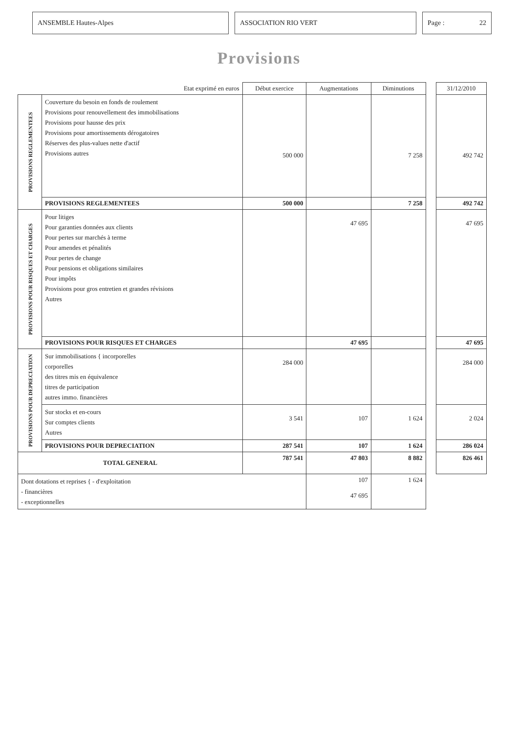ANSEMBLE Hautes-Alpes ASSOCIATION RIO VERT Page : 22
Provisions
| Etat exprimé en euros | | Début exercice | Augmentations | Diminutions | | 31/12/2010 |
| --- | --- | --- | --- | --- | --- | --- |
| PROVISIONS REGLEMENTEES | Couverture du besoin en fonds de roulement Provisions pour renouvellement des immobilisations Provisions pour hausse des prix Provisions pour amortissements dérogatoires Réserves des plus-values nette d'actif Provisions autres | 500 000 | | 7 258 | | 492 742 |
| | PROVISIONS REGLEMENTEES | 500 000 | | 7 258 | | 492 742 |
| PROVISIONS POUR RISQUES ET CHARGES | Pour litiges Pour garanties données aux clients Pour pertes sur marchés à terme Pour amendes et pénalités Pour pertes de change Pour pensions et obligations similaires Pour impôts Provisions pour gros entretien et grandes révisions Autres | | 47 695 | | | 47 695 |
| | PROVISIONS POUR RISQUES ET CHARGES | | 47 695 | | | 47 695 |
| PROVISIONS POUR DEPRECIATION | Sur immobilisations { incorporelles corporelles des titres mis en équivalence titres de participation autres immo. financières | 284 000 | | | | 284 000 |
| | Sur stocks et en-cours Sur comptes clients Autres | 3 541 | 107 | 1 624 | | 2 024 |
| | PROVISIONS POUR DEPRECIATION | 287 541 | 107 | 1 624 | | 286 024 |
| TOTAL GENERAL | | 787 541 | 47 803 | 8 882 | | 826 461 |
| Dont dotations et reprises { - d'exploitation - financières - exceptionnelles | | | 107 47 695 | 1 624 | | |